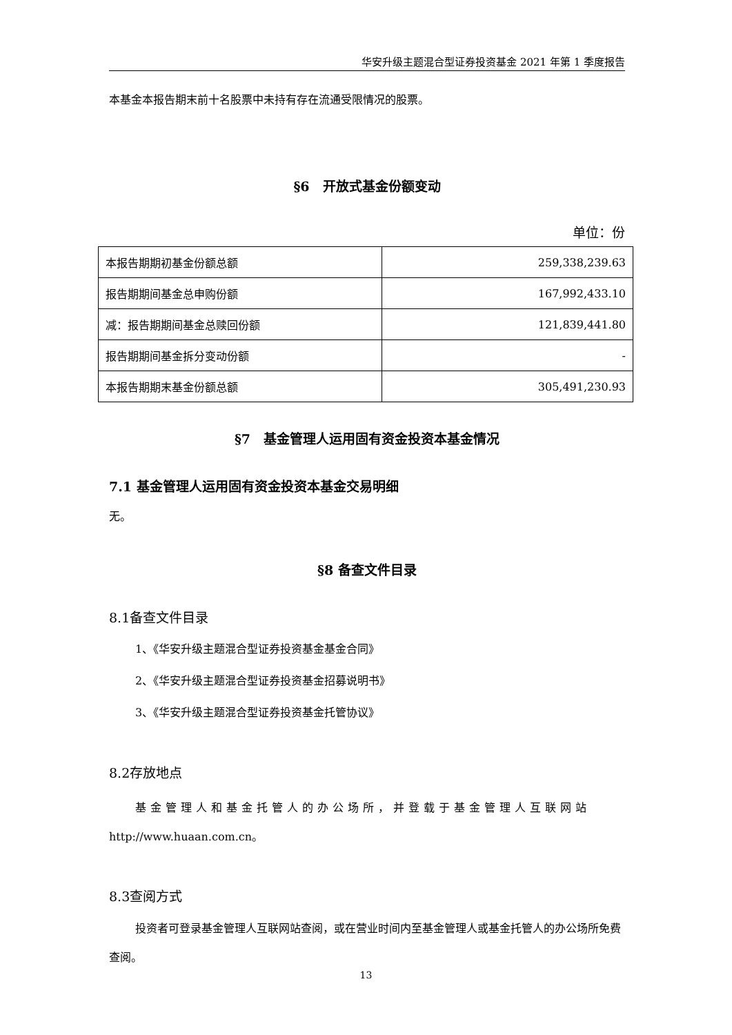华安升级主题混合型证券投资基金 2021 年第 1 季度报告
本基金本报告期末前十名股票中未持有存在流通受限情况的股票。
§6　开放式基金份额变动
单位：份
| 本报告期期初基金份额总额 | 259,338,239.63 |
| 报告期期间基金总申购份额 | 167,992,433.10 |
| 减：报告期期间基金总赎回份额 | 121,839,441.80 |
| 报告期期间基金拆分变动份额 | - |
| 本报告期期末基金份额总额 | 305,491,230.93 |
§7　基金管理人运用固有资金投资本基金情况
7.1 基金管理人运用固有资金投资本基金交易明细
无。
§8 备查文件目录
8.1备查文件目录
1、《华安升级主题混合型证券投资基金基金合同》
2、《华安升级主题混合型证券投资基金招募说明书》
3、《华安升级主题混合型证券投资基金托管协议》
8.2存放地点
基金管理人和基金托管人的办公场所，并登载于基金管理人互联网站 http://www.huaan.com.cn。
8.3查阅方式
投资者可登录基金管理人互联网站查阅，或在营业时间内至基金管理人或基金托管人的办公场所免费查阅。
13